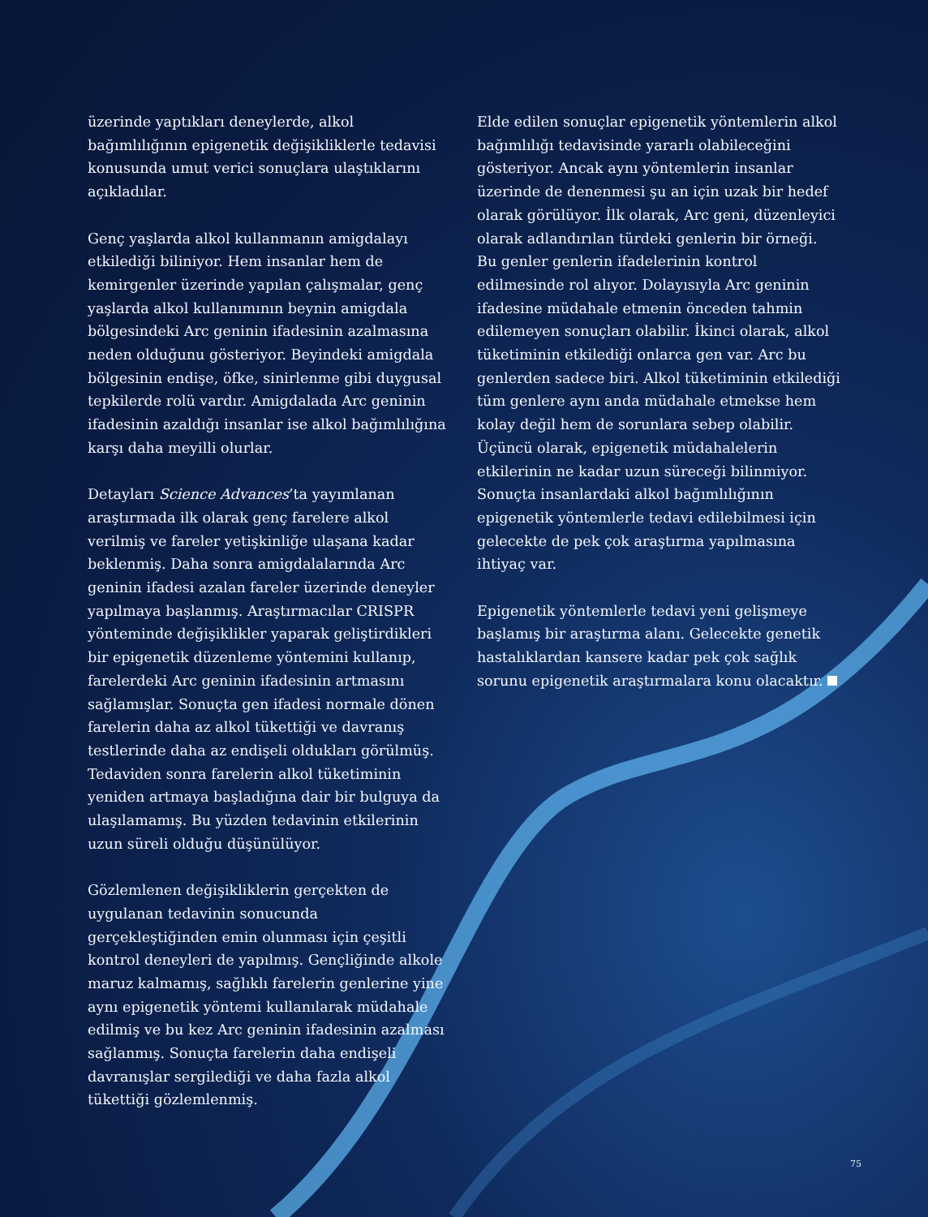üzerinde yaptıkları deneylerde, alkol bağımlılığının epigenetik değişikliklerle tedavisi konusunda umut verici sonuçlara ulaştıklarını açıkladılar.
Genç yaşlarda alkol kullanmanın amigdalayı etkilediği biliniyor. Hem insanlar hem de kemirgenler üzerinde yapılan çalışmalar, genç yaşlarda alkol kullanımının beynin amigdala bölgesindeki Arc geninin ifadesinin azalmasına neden olduğunu gösteriyor. Beyindeki amigdala bölgesinin endişe, öfke, sinirlenme gibi duygusal tepkilerde rolü vardır. Amigdalada Arc geninin ifadesinin azaldığı insanlar ise alkol bağımlılığına karşı daha meyilli olurlar.
Detayları Science Advances’ta yayımlanan araştırmada ilk olarak genç farelere alkol verilmiş ve fareler yetişkinliğe ulaşana kadar beklenmiş. Daha sonra amigdalalarında Arc geninin ifadesi azalan fareler üzerinde deneyler yapılmaya başlanmış. Araştırmacılar CRISPR yönteminde değişiklikler yaparak geliştirdikleri bir epigenetik düzenleme yöntemini kullanıp, farelerdeki Arc geninin ifadesinin artmasını sağlamışlar. Sonuçta gen ifadesi normale dönen farelerin daha az alkol tükettiği ve davranış testlerinde daha az endişeli oldukları görülmüş. Tedaviden sonra farelerin alkol tüketiminin yeniden artmaya başladığına dair bir bulguya da ulaşılamamış. Bu yüzden tedavinin etkilerinin uzun süreli olduğu düşünülüyor.
Gözlemlenen değişikliklerin gerçekten de uygulanan tedavinin sonucunda gerçekleştiğinden emin olunması için çeşitli kontrol deneyleri de yapılmış. Gençliğinde alkole maruz kalmamış, sağlıklı farelerin genlerine yine aynı epigenetik yöntemi kullanılarak müdahale edilmiş ve bu kez Arc geninin ifadesinin azalması sağlanmış. Sonuçta farelerin daha endişeli davranışlar sergilediği ve daha fazla alkol tükettiği gözlemlenmiş.
Elde edilen sonuçlar epigenetik yöntemlerin alkol bağımlılığı tedavisinde yararlı olabileceğini gösteriyor. Ancak aynı yöntemlerin insanlar üzerinde de denenmesi şu an için uzak bir hedef olarak görülüyor. İlk olarak, Arc geni, düzenleyici olarak adlandırılan türdeki genlerin bir örneği. Bu genler genlerin ifadelerinin kontrol edilmesinde rol alıyor. Dolayısıyla Arc geninin ifadesine müdahale etmenin önceden tahmin edilemeyen sonuçları olabilir. İkinci olarak, alkol tüketiminin etkilediği onlarca gen var. Arc bu genlerden sadece biri. Alkol tüketiminin etkilediği tüm genlere aynı anda müdahale etmekse hem kolay değil hem de sorunlara sebep olabilir. Üçüncü olarak, epigenetik müdahalelerin etkilerinin ne kadar uzun süreceği bilinmiyor. Sonuçta insanlardaki alkol bağımlılığının epigenetik yöntemlerle tedavi edilebilmesi için gelecekte de pek çok araştırma yapılmasına ihtiyaç var.
Epigenetik yöntemlerle tedavi yeni gelişmeye başlamış bir araştırma alanı. Gelecekte genetik hastalıklardan kansere kadar pek çok sağlık sorunu epigenetik araştırmalara konu olacaktır.
75